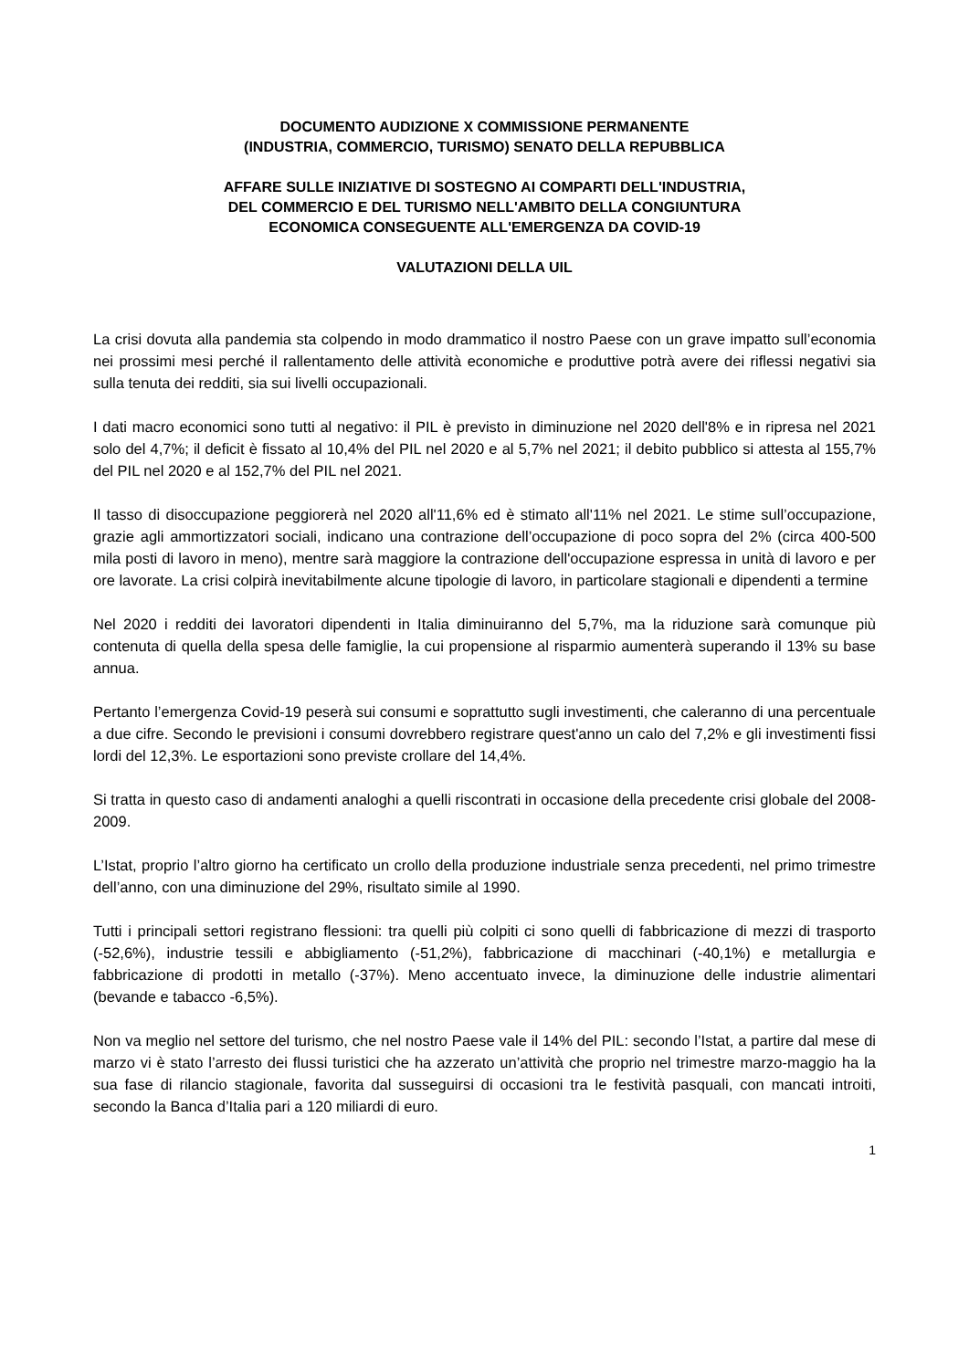DOCUMENTO AUDIZIONE X COMMISSIONE PERMANENTE
(INDUSTRIA, COMMERCIO, TURISMO) SENATO DELLA REPUBBLICA
AFFARE SULLE INIZIATIVE DI SOSTEGNO AI COMPARTI DELL'INDUSTRIA,
DEL COMMERCIO E DEL TURISMO NELL'AMBITO DELLA CONGIUNTURA
ECONOMICA CONSEGUENTE ALL'EMERGENZA DA COVID-19
VALUTAZIONI DELLA UIL
La crisi dovuta alla pandemia sta colpendo in modo drammatico il nostro Paese con un grave impatto sull’economia nei prossimi mesi perché il rallentamento delle attività economiche e produttive potrà avere dei riflessi negativi sia sulla tenuta dei redditi, sia sui livelli occupazionali.
I dati macro economici sono tutti al negativo: il PIL è previsto in diminuzione nel 2020 dell'8% e in ripresa nel 2021 solo del 4,7%; il deficit è fissato al 10,4% del PIL nel 2020 e al 5,7% nel 2021; il debito pubblico si attesta al 155,7% del PIL nel 2020 e al 152,7% del PIL nel 2021.
Il tasso di disoccupazione peggiorerà nel 2020 all'11,6% ed è stimato all'11% nel 2021. Le stime sull’occupazione, grazie agli ammortizzatori sociali, indicano una contrazione dell’occupazione di poco sopra del 2% (circa 400-500 mila posti di lavoro in meno), mentre sarà maggiore la contrazione dell'occupazione espressa in unità di lavoro e per ore lavorate. La crisi colpirà inevitabilmente alcune tipologie di lavoro, in particolare stagionali e dipendenti a termine
Nel 2020 i redditi dei lavoratori dipendenti in Italia diminuiranno del 5,7%, ma la riduzione sarà comunque più contenuta di quella della spesa delle famiglie, la cui propensione al risparmio aumenterà superando il 13% su base annua.
Pertanto l’emergenza Covid-19 peserà sui consumi e soprattutto sugli investimenti, che caleranno di una percentuale a due cifre. Secondo le previsioni i consumi dovrebbero registrare quest'anno un calo del 7,2% e gli investimenti fissi lordi del 12,3%. Le esportazioni sono previste crollare del 14,4%.
Si tratta in questo caso di andamenti analoghi a quelli riscontrati in occasione della precedente crisi globale del 2008-2009.
L’Istat, proprio l’altro giorno ha certificato un crollo della produzione industriale senza precedenti, nel primo trimestre dell’anno, con una diminuzione del 29%, risultato simile al 1990.
Tutti i principali settori registrano flessioni: tra quelli più colpiti ci sono quelli di fabbricazione di mezzi di trasporto (-52,6%), industrie tessili e abbigliamento (-51,2%), fabbricazione di macchinari (-40,1%) e metallurgia e fabbricazione di prodotti in metallo (-37%). Meno accentuato invece, la diminuzione delle industrie alimentari (bevande e tabacco -6,5%).
Non va meglio nel settore del turismo, che nel nostro Paese vale il 14% del PIL: secondo l’Istat, a partire dal mese di marzo vi è stato l’arresto dei flussi turistici che ha azzerato un’attività che proprio nel trimestre marzo-maggio ha la sua fase di rilancio stagionale, favorita dal susseguirsi di occasioni tra le festività pasquali, con mancati introiti, secondo la Banca d’Italia pari a 120 miliardi di euro.
1